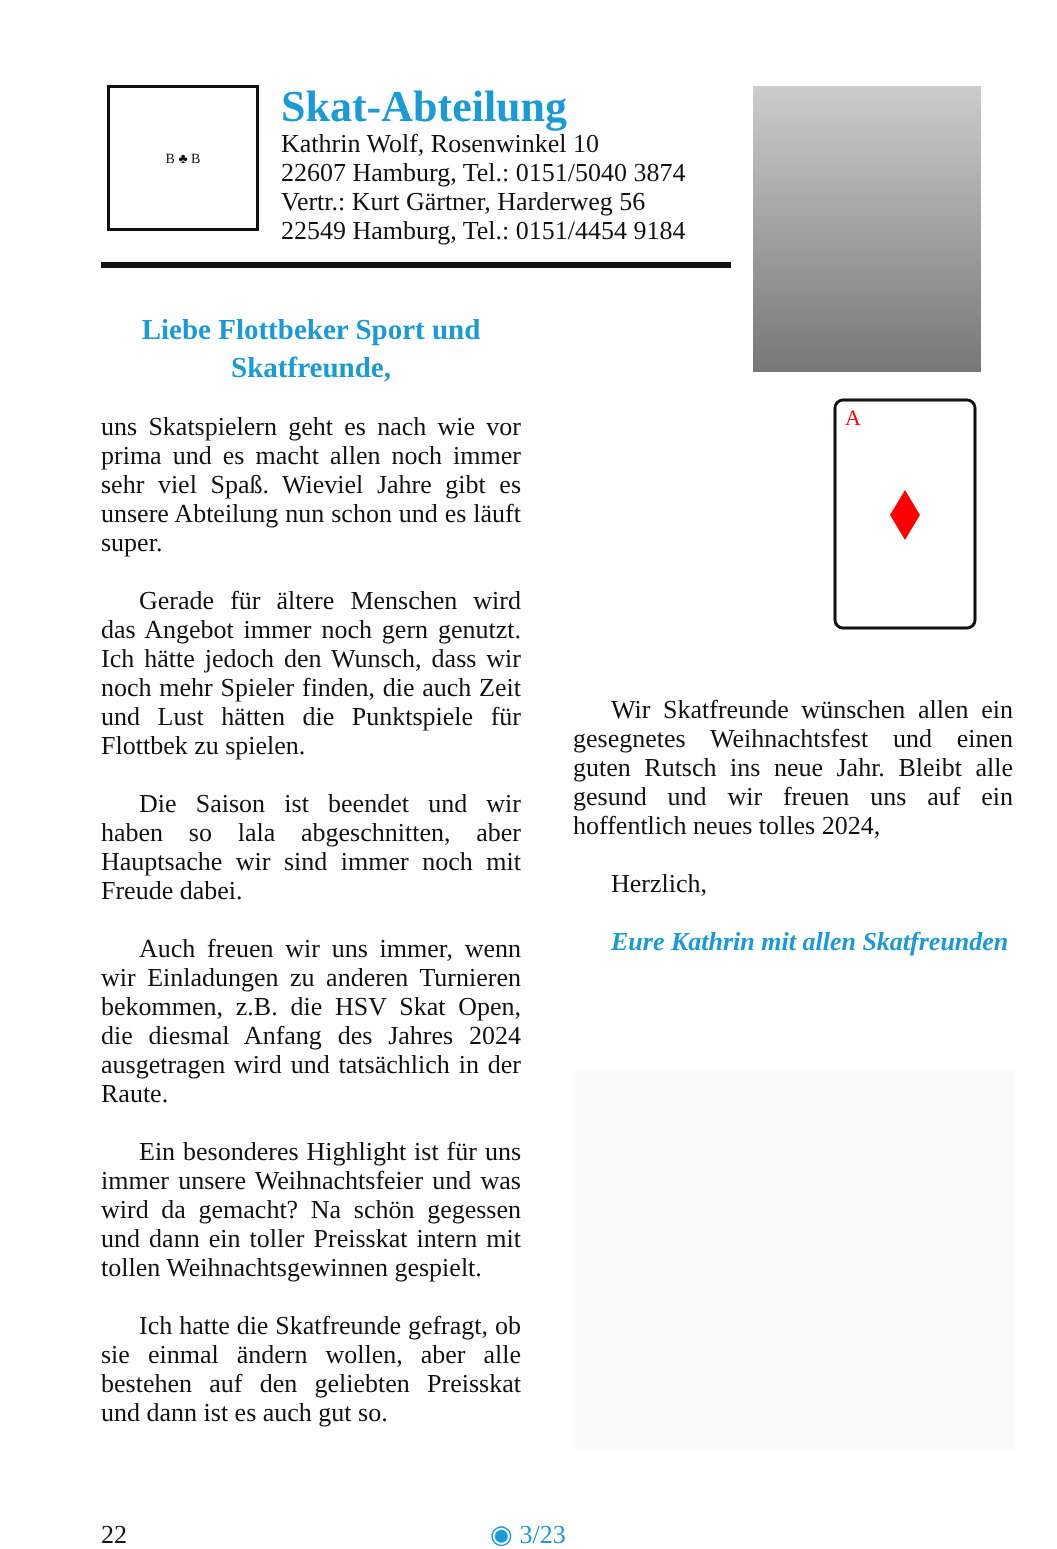B ♣ B
Skat-Abteilung
Kathrin Wolf, Rosenwinkel 10
22607 Hamburg, Tel.: 0151/5040 3874
Vertr.: Kurt Gärtner, Harderweg 56
22549 Hamburg, Tel.: 0151/4454 9184
Liebe Flottbeker Sport und
Skatfreunde,
uns Skatspielern geht es nach wie vor prima und es macht allen noch immer sehr viel Spaß. Wieviel Jahre gibt es unsere Abteilung nun schon und es läuft super.
Gerade für ältere Menschen wird das Angebot immer noch gern genutzt. Ich hätte jedoch den Wunsch, dass wir noch mehr Spieler finden, die auch Zeit und Lust hätten die Punktspiele für Flottbek zu spielen.
Die Saison ist beendet und wir haben so lala abgeschnitten, aber Hauptsache wir sind immer noch mit Freude dabei.
Auch freuen wir uns immer, wenn wir Einladungen zu anderen Turnieren bekommen, z.B. die HSV Skat Open, die diesmal Anfang des Jahres 2024 ausgetragen wird und tatsächlich in der Raute.
Ein besonderes Highlight ist für uns immer unsere Weihnachtsfeier und was wird da gemacht? Na schön gegessen und dann ein toller Preisskat intern mit tollen Weihnachtsgewinnen gespielt.
Ich hatte die Skatfreunde gefragt, ob sie einmal ändern wollen, aber alle bestehen auf den geliebten Preisskat und dann ist es auch gut so.
A
Wir Skatfreunde wünschen allen ein gesegnetes Weihnachtsfest und einen guten Rutsch ins neue Jahr. Bleibt alle gesund und wir freuen uns auf ein hoffentlich neues tolles 2024,
Herzlich,
Eure Kathrin mit allen Skatfreunden
22 ◉ 3/23